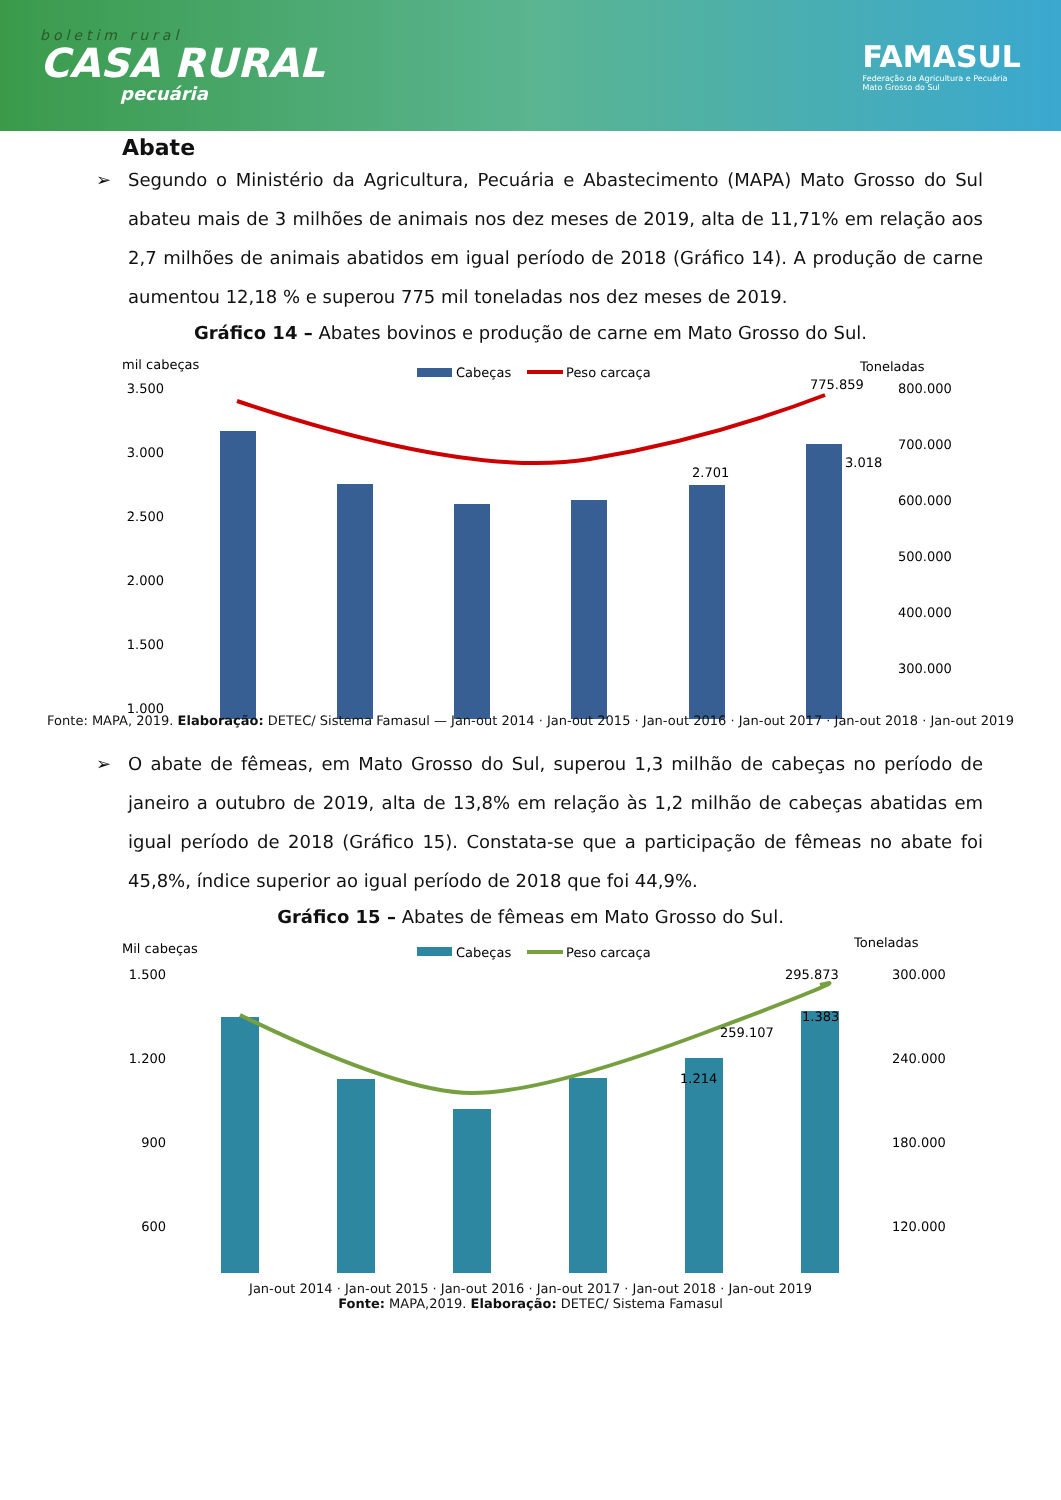boletim rural
CASA RURAL
pecuária
FAMASUL
Federação da Agricultura e Pecuária
Mato Grosso do Sul
Abate
➢ Segundo o Ministério da Agricultura, Pecuária e Abastecimento (MAPA) Mato Grosso do Sul abateu mais de 3 milhões de animais nos dez meses de 2019, alta de 11,71% em relação aos 2,7 milhões de animais abatidos em igual período de 2018 (Gráfico 14). A produção de carne aumentou 12,18 % e superou 775 mil toneladas nos dez meses de 2019.
Gráfico 14 – Abates bovinos e produção de carne em Mato Grosso do Sul.
mil cabeças
Toneladas
Cabeças
Peso carcaça
3.500
3.000
2.500
2.000
1.500
1.000
800.000
700.000
600.000
500.000
400.000
300.000
2.701
3.018
775.859
Fonte: MAPA, 2019. Elaboração: DETEC/ Sistema Famasul — Jan-out 2014 · Jan-out 2015 · Jan-out 2016 · Jan-out 2017 · Jan-out 2018 · Jan-out 2019
➢ O abate de fêmeas, em Mato Grosso do Sul, superou 1,3 milhão de cabeças no período de janeiro a outubro de 2019, alta de 13,8% em relação às 1,2 milhão de cabeças abatidas em igual período de 2018 (Gráfico 15). Constata-se que a participação de fêmeas no abate foi 45,8%, índice superior ao igual período de 2018 que foi 44,9%.
Gráfico 15 – Abates de fêmeas em Mato Grosso do Sul.
Mil cabeças
Toneladas
Cabeças
Peso carcaça
1.500
1.200
900
600
300.000
240.000
180.000
120.000
1.214
1.383
259.107
295.873
Jan-out 2014 · Jan-out 2015 · Jan-out 2016 · Jan-out 2017 · Jan-out 2018 · Jan-out 2019
Fonte: MAPA,2019. Elaboração: DETEC/ Sistema Famasul